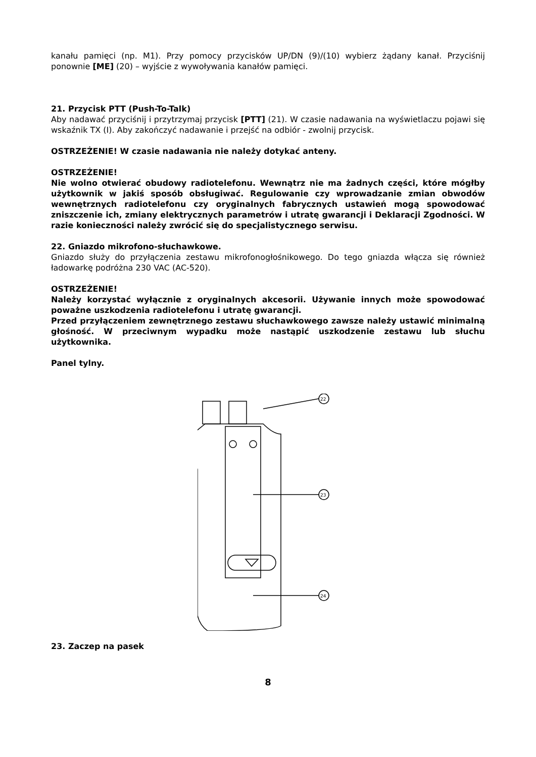kanału pamięci (np. M1). Przy pomocy przycisków UP/DN (9)/(10) wybierz żądany kanał. Przyciśnij ponownie [ME] (20) – wyjście z wywoływania kanałów pamięci.
21. Przycisk PTT (Push-To-Talk)
Aby nadawać przyciśnij i przytrzymaj przycisk [PTT] (21). W czasie nadawania na wyświetlaczu pojawi się wskaźnik TX (I). Aby zakończyć nadawanie i przejść na odbiór - zwolnij przycisk.
OSTRZEŻENIE! W czasie nadawania nie należy dotykać anteny.
OSTRZEŻENIE!
Nie wolno otwierać obudowy radiotelefonu. Wewnątrz nie ma żadnych części, które mógłby użytkownik w jakiś sposób obsługiwać. Regulowanie czy wprowadzanie zmian obwodów wewnętrznych radiotelefonu czy oryginalnych fabrycznych ustawień mogą spowodować zniszczenie ich, zmiany elektrycznych parametrów i utratę gwarancji i Deklaracji Zgodności. W razie konieczności należy zwrócić się do specjalistycznego serwisu.
22. Gniazdo mikrofono-słuchawkowe.
Gniazdo służy do przyłączenia zestawu mikrofonogłośnikowego. Do tego gniazda włącza się również ładowarkę podróżna 230 VAC (AC-520).
OSTRZEŻENIE!
Należy korzystać wyłącznie z oryginalnych akcesorii. Używanie innych może spowodować poważne uszkodzenia radiotelefonu i utratę gwarancji.
Przed przyłączeniem zewnętrznego zestawu słuchawkowego zawsze należy ustawić minimalną głośność. W przeciwnym wypadku może nastąpić uszkodzenie zestawu lub słuchu użytkownika.
Panel tylny.
22
23
24
23. Zaczep na pasek
8